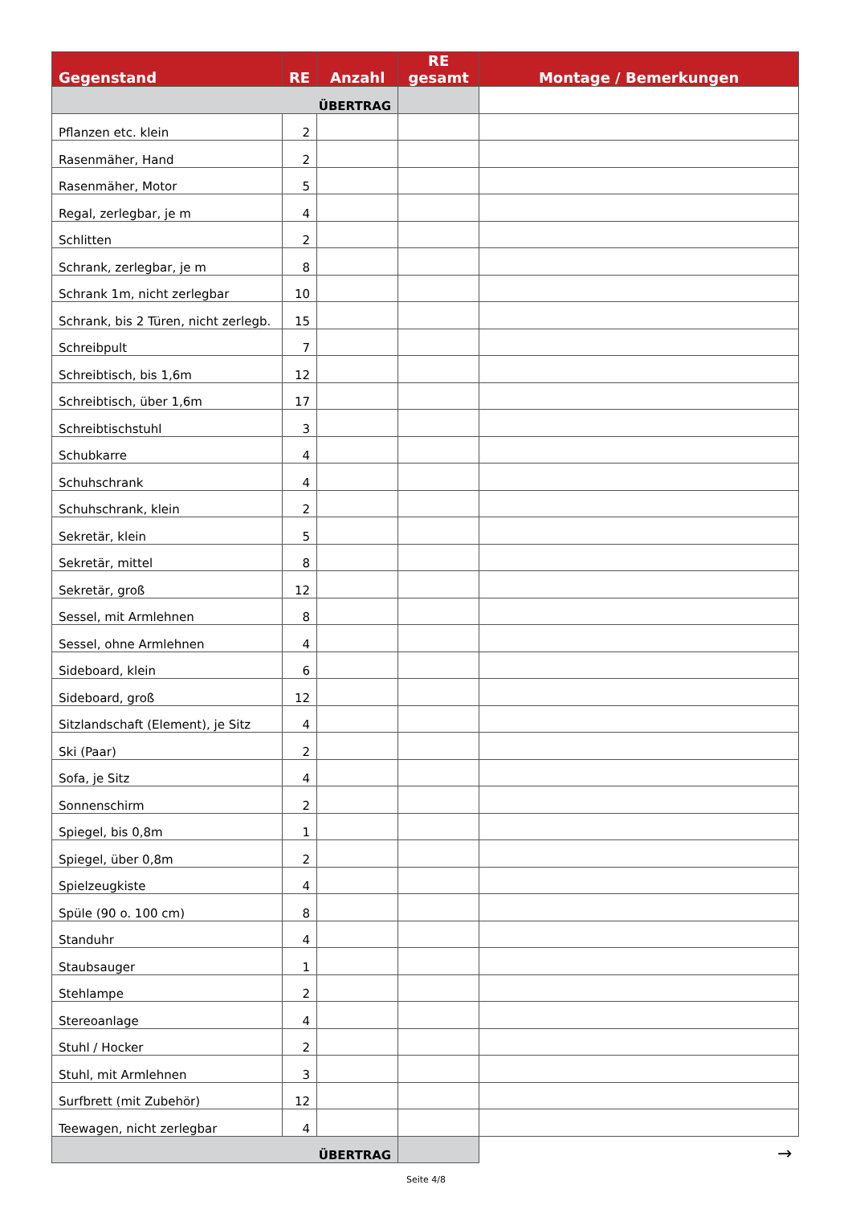| Gegenstand | RE | Anzahl | RE gesamt | Montage / Bemerkungen |
| --- | --- | --- | --- | --- |
| ÜBERTRAG | | | | |
| Pflanzen etc. klein | 2 | | | |
| Rasenmäher, Hand | 2 | | | |
| Rasenmäher, Motor | 5 | | | |
| Regal, zerlegbar, je m | 4 | | | |
| Schlitten | 2 | | | |
| Schrank, zerlegbar, je m | 8 | | | |
| Schrank 1m, nicht zerlegbar | 10 | | | |
| Schrank, bis 2 Türen, nicht zerlegb. | 15 | | | |
| Schreibpult | 7 | | | |
| Schreibtisch, bis 1,6m | 12 | | | |
| Schreibtisch, über 1,6m | 17 | | | |
| Schreibtischstuhl | 3 | | | |
| Schubkarre | 4 | | | |
| Schuhschrank | 4 | | | |
| Schuhschrank, klein | 2 | | | |
| Sekretär, klein | 5 | | | |
| Sekretär, mittel | 8 | | | |
| Sekretär, groß | 12 | | | |
| Sessel, mit Armlehnen | 8 | | | |
| Sessel, ohne Armlehnen | 4 | | | |
| Sideboard, klein | 6 | | | |
| Sideboard, groß | 12 | | | |
| Sitzlandschaft (Element), je Sitz | 4 | | | |
| Ski (Paar) | 2 | | | |
| Sofa, je Sitz | 4 | | | |
| Sonnenschirm | 2 | | | |
| Spiegel, bis 0,8m | 1 | | | |
| Spiegel, über 0,8m | 2 | | | |
| Spielzeugkiste | 4 | | | |
| Spüle (90 o. 100 cm) | 8 | | | |
| Standuhr | 4 | | | |
| Staubsauger | 1 | | | |
| Stehlampe | 2 | | | |
| Stereoanlage | 4 | | | |
| Stuhl / Hocker | 2 | | | |
| Stuhl, mit Armlehnen | 3 | | | |
| Surfbrett (mit Zubehör) | 12 | | | |
| Teewagen, nicht zerlegbar | 4 | | | |
| ÜBERTRAG | | | | → |
Seite 4/8